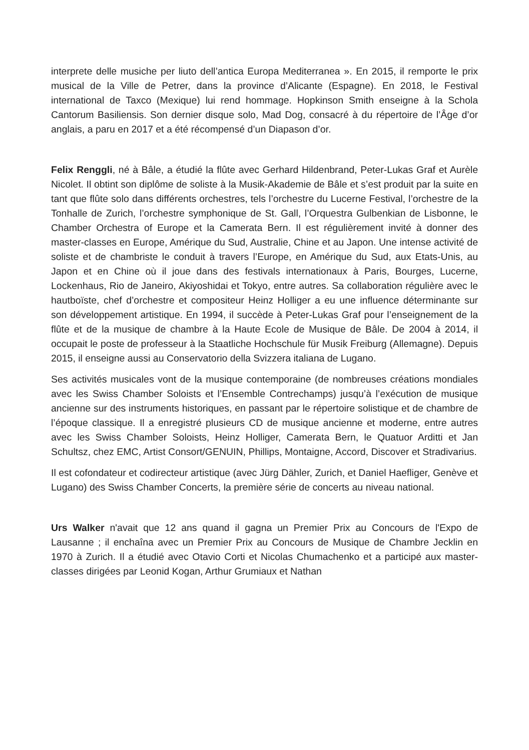interprete delle musiche per liuto dell’antica Europa Mediterranea ». En 2015, il remporte le prix musical de la Ville de Petrer, dans la province d’Alicante (Espagne). En 2018, le Festival international de Taxco (Mexique) lui rend hommage. Hopkinson Smith enseigne à la Schola Cantorum Basiliensis. Son dernier disque solo, Mad Dog, consacré à du répertoire de l’Âge d’or anglais, a paru en 2017 et a été récompensé d’un Diapason d’or.
Felix Renggli, né à Bâle, a étudié la flûte avec Gerhard Hildenbrand, Peter-Lukas Graf et Aurèle Nicolet. Il obtint son diplôme de soliste à la Musik-Akademie de Bâle et s’est produit par la suite en tant que flûte solo dans différents orchestres, tels l’orchestre du Lucerne Festival, l’orchestre de la Tonhalle de Zurich, l’orchestre symphonique de St. Gall, l’Orquestra Gulbenkian de Lisbonne, le Chamber Orchestra of Europe et la Camerata Bern. Il est régulièrement invité à donner des master-classes en Europe, Amérique du Sud, Australie, Chine et au Japon. Une intense activité de soliste et de chambriste le conduit à travers l’Europe, en Amérique du Sud, aux Etats-Unis, au Japon et en Chine où il joue dans des festivals internationaux à Paris, Bourges, Lucerne, Lockenhaus, Rio de Janeiro, Akiyoshidai et Tokyo, entre autres. Sa collaboration régulière avec le hautboïste, chef d’orchestre et compositeur Heinz Holliger a eu une influence déterminante sur son développement artistique. En 1994, il succède à Peter-Lukas Graf pour l’enseignement de la flûte et de la musique de chambre à la Haute Ecole de Musique de Bâle. De 2004 à 2014, il occupait le poste de professeur à la Staatliche Hochschule für Musik Freiburg (Allemagne). Depuis 2015, il enseigne aussi au Conservatorio della Svizzera italiana de Lugano.
Ses activités musicales vont de la musique contemporaine (de nombreuses créations mondiales avec les Swiss Chamber Soloists et l’Ensemble Contrechamps) jusqu’à l’exécution de musique ancienne sur des instruments historiques, en passant par le répertoire solistique et de chambre de l’époque classique. Il a enregistré plusieurs CD de musique ancienne et moderne, entre autres avec les Swiss Chamber Soloists, Heinz Holliger, Camerata Bern, le Quatuor Arditti et Jan Schultsz, chez EMC, Artist Consort/GENUIN, Phillips, Montaigne, Accord, Discover et Stradivarius.
Il est cofondateur et codirecteur artistique (avec Jürg Dähler, Zurich, et Daniel Haefliger, Genève et Lugano) des Swiss Chamber Concerts, la première série de concerts au niveau national.
Urs Walker n'avait que 12 ans quand il gagna un Premier Prix au Concours de l'Expo de Lausanne ; il enchaîna avec un Premier Prix au Concours de Musique de Chambre Jecklin en 1970 à Zurich. Il a étudié avec Otavio Corti et Nicolas Chumachenko et a participé aux master-classes dirigées par Leonid Kogan, Arthur Grumiaux et Nathan